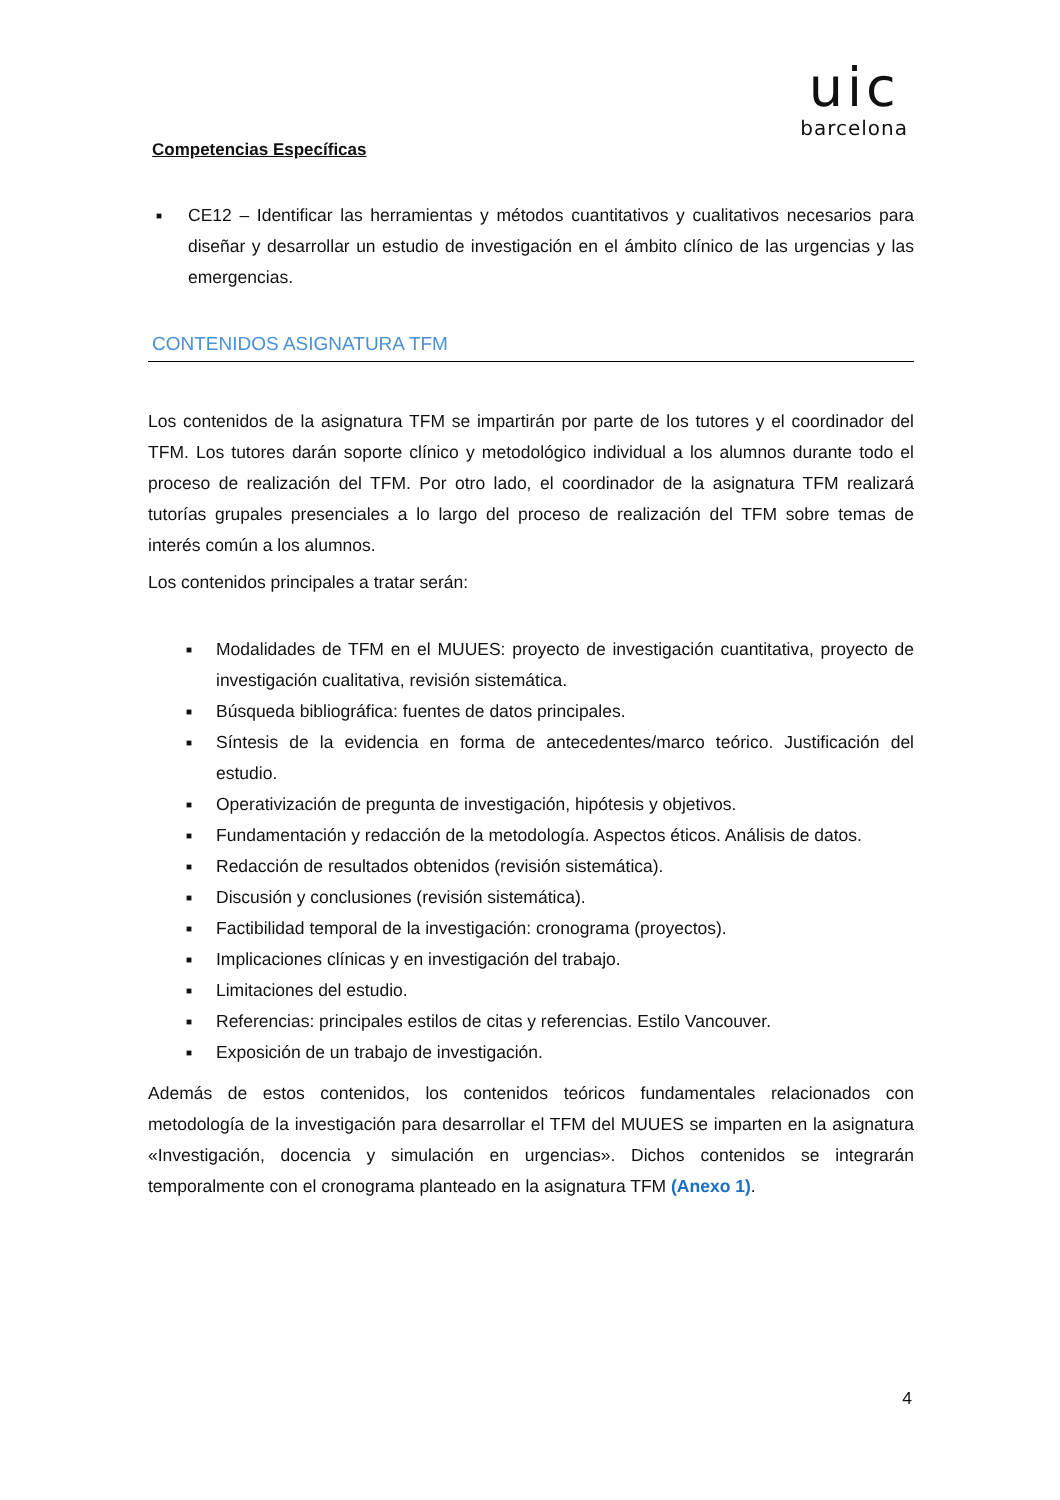uic
barcelona
Competencias Específicas
■ CE12 – Identificar las herramientas y métodos cuantitativos y cualitativos necesarios para diseñar y desarrollar un estudio de investigación en el ámbito clínico de las urgencias y las emergencias.
CONTENIDOS ASIGNATURA TFM
Los contenidos de la asignatura TFM se impartirán por parte de los tutores y el coordinador del TFM. Los tutores darán soporte clínico y metodológico individual a los alumnos durante todo el proceso de realización del TFM. Por otro lado, el coordinador de la asignatura TFM realizará tutorías grupales presenciales a lo largo del proceso de realización del TFM sobre temas de interés común a los alumnos.
Los contenidos principales a tratar serán:
■ Modalidades de TFM en el MUUES: proyecto de investigación cuantitativa, proyecto de investigación cualitativa, revisión sistemática.
■ Búsqueda bibliográfica: fuentes de datos principales.
■ Síntesis de la evidencia en forma de antecedentes/marco teórico. Justificación del estudio.
■ Operativización de pregunta de investigación, hipótesis y objetivos.
■ Fundamentación y redacción de la metodología. Aspectos éticos. Análisis de datos.
■ Redacción de resultados obtenidos (revisión sistemática).
■ Discusión y conclusiones (revisión sistemática).
■ Factibilidad temporal de la investigación: cronograma (proyectos).
■ Implicaciones clínicas y en investigación del trabajo.
■ Limitaciones del estudio.
■ Referencias: principales estilos de citas y referencias. Estilo Vancouver.
■ Exposición de un trabajo de investigación.
Además de estos contenidos, los contenidos teóricos fundamentales relacionados con metodología de la investigación para desarrollar el TFM del MUUES se imparten en la asignatura «Investigación, docencia y simulación en urgencias». Dichos contenidos se integrarán temporalmente con el cronograma planteado en la asignatura TFM (Anexo 1).
4